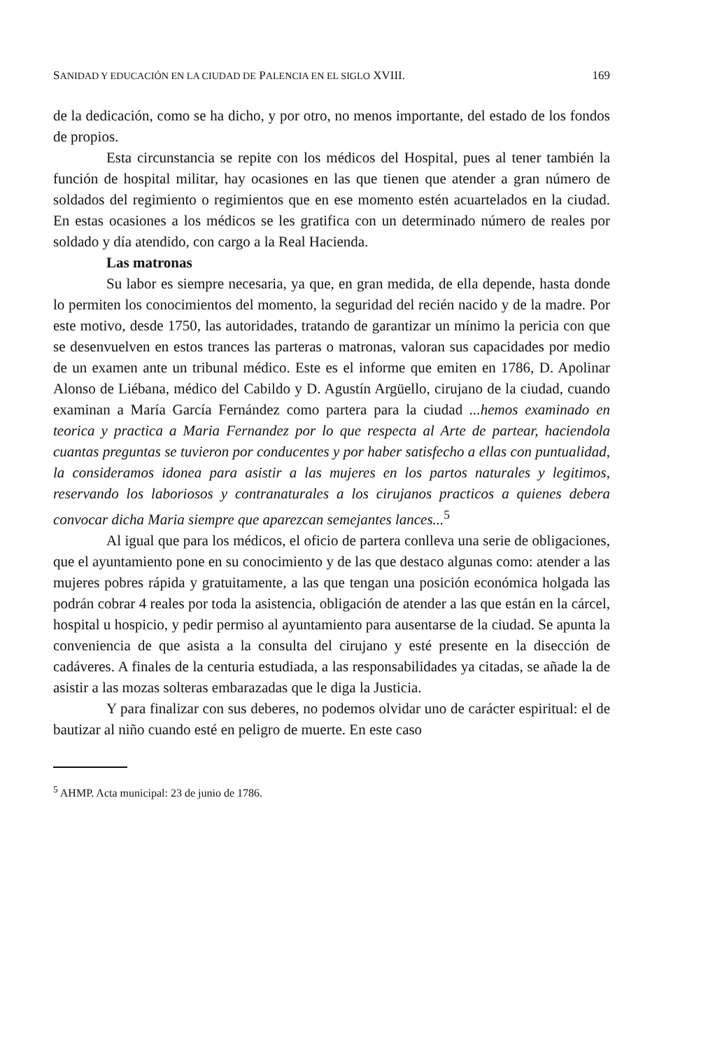SANIDAD Y EDUCACIÓN EN LA CIUDAD DE PALENCIA EN EL SIGLO XVIII. 169
de la dedicación, como se ha dicho, y por otro, no menos importante, del estado de los fondos de propios.
Esta circunstancia se repite con los médicos del Hospital, pues al tener también la función de hospital militar, hay ocasiones en las que tienen que atender a gran número de soldados del regimiento o regimientos que en ese momento estén acuartelados en la ciudad. En estas ocasiones a los médicos se les gratifica con un determinado número de reales por soldado y día atendido, con cargo a la Real Hacienda.
Las matronas
Su labor es siempre necesaria, ya que, en gran medida, de ella depende, hasta donde lo permiten los conocimientos del momento, la seguridad del recién nacido y de la madre. Por este motivo, desde 1750, las autoridades, tratando de garantizar un mínimo la pericia con que se desenvuelven en estos trances las parteras o matronas, valoran sus capacidades por medio de un examen ante un tribunal médico. Este es el informe que emiten en 1786, D. Apolinar Alonso de Liébana, médico del Cabildo y D. Agustín Argüello, cirujano de la ciudad, cuando examinan a María García Fernández como partera para la ciudad ...hemos examinado en teorica y practica a Maria Fernandez por lo que respecta al Arte de partear, haciendola cuantas preguntas se tuvieron por conducentes y por haber satisfecho a ellas con puntualidad, la consideramos idonea para asistir a las mujeres en los partos naturales y legitimos, reservando los laboriosos y contranaturales a los cirujanos practicos a quienes debera convocar dicha Maria siempre que aparezcan semejantes lances...<sup>5</sup>
Al igual que para los médicos, el oficio de partera conlleva una serie de obligaciones, que el ayuntamiento pone en su conocimiento y de las que destaco algunas como: atender a las mujeres pobres rápida y gratuitamente, a las que tengan una posición económica holgada las podrán cobrar 4 reales por toda la asistencia, obligación de atender a las que están en la cárcel, hospital u hospicio, y pedir permiso al ayuntamiento para ausentarse de la ciudad. Se apunta la conveniencia de que asista a la consulta del cirujano y esté presente en la disección de cadáveres. A finales de la centuria estudiada, a las responsabilidades ya citadas, se añade la de asistir a las mozas solteras embarazadas que le diga la Justicia.
Y para finalizar con sus deberes, no podemos olvidar uno de carácter espiritual: el de bautizar al niño cuando esté en peligro de muerte. En este caso
<sup>5</sup> AHMP. Acta municipal: 23 de junio de 1786.